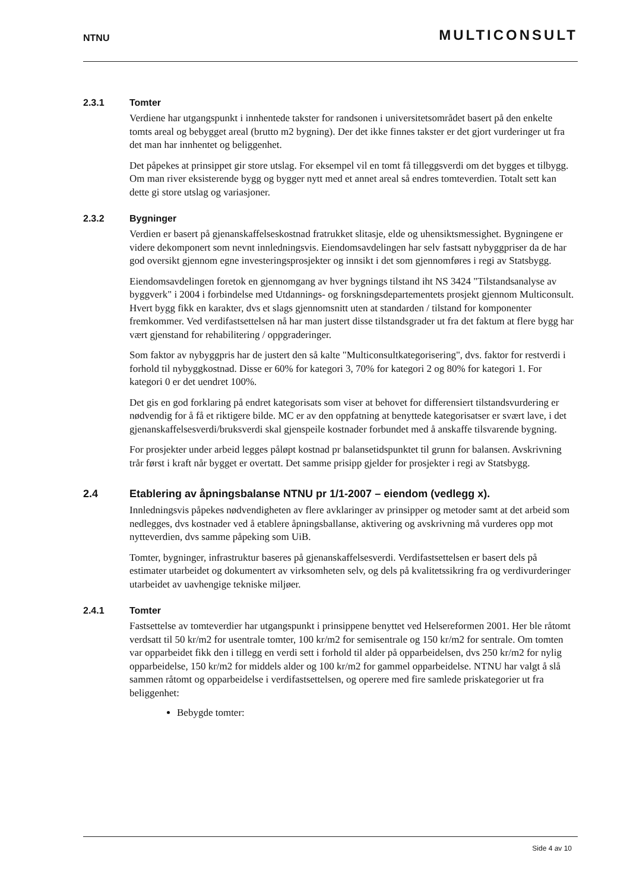NTNU MULTICONSULT
2.3.1 Tomter
Verdiene har utgangspunkt i innhentede takster for randsonen i universitetsområdet basert på den enkelte tomts areal og bebygget areal (brutto m2 bygning). Der det ikke finnes takster er det gjort vurderinger ut fra det man har innhentet og beliggenhet.
Det påpekes at prinsippet gir store utslag. For eksempel vil en tomt få tilleggsverdi om det bygges et tilbygg. Om man river eksisterende bygg og bygger nytt med et annet areal så endres tomteverdien. Totalt sett kan dette gi store utslag og variasjoner.
2.3.2 Bygninger
Verdien er basert på gjenanskaffelseskostnad fratrukket slitasje, elde og uhensiktsmessighet. Bygningene er videre dekomponert som nevnt innledningsvis. Eiendomsavdelingen har selv fastsatt nybyggpriser da de har god oversikt gjennom egne investeringsprosjekter og innsikt i det som gjennomføres i regi av Statsbygg.
Eiendomsavdelingen foretok en gjennomgang av hver bygnings tilstand iht NS 3424 "Tilstandsanalyse av byggverk" i 2004 i forbindelse med Utdannings- og forskningsdepartementets prosjekt gjennom Multiconsult. Hvert bygg fikk en karakter, dvs et slags gjennomsnitt uten at standarden / tilstand for komponenter fremkommer. Ved verdifastsettelsen nå har man justert disse tilstandsgrader ut fra det faktum at flere bygg har vært gjenstand for rehabilitering / oppgraderinger.
Som faktor av nybyggpris har de justert den så kalte "Multiconsultkategorisering", dvs. faktor for restverdi i forhold til nybyggkostnad. Disse er 60% for kategori 3, 70% for kategori 2 og 80% for kategori 1. For kategori 0 er det uendret 100%.
Det gis en god forklaring på endret kategorisats som viser at behovet for differensiert tilstandsvurdering er nødvendig for å få et riktigere bilde. MC er av den oppfatning at benyttede kategorisatser er svært lave, i det gjenanskaffelsesverdi/bruksverdi skal gjenspeile kostnader forbundet med å anskaffe tilsvarende bygning.
For prosjekter under arbeid legges påløpt kostnad pr balansetidspunktet til grunn for balansen. Avskrivning trår først i kraft når bygget er overtatt. Det samme prisipp gjelder for prosjekter i regi av Statsbygg.
2.4 Etablering av åpningsbalanse NTNU pr 1/1-2007 – eiendom (vedlegg x).
Innledningsvis påpekes nødvendigheten av flere avklaringer av prinsipper og metoder samt at det arbeid som nedlegges, dvs kostnader ved å etablere åpningsballanse, aktivering og avskrivning må vurderes opp mot nytteverdien, dvs samme påpeking som UiB.
Tomter, bygninger, infrastruktur baseres på gjenanskaffelsesverdi. Verdifastsettelsen er basert dels på estimater utarbeidet og dokumentert av virksomheten selv, og dels på kvalitetssikring fra og verdivurderinger utarbeidet av uavhengige tekniske miljøer.
2.4.1 Tomter
Fastsettelse av tomteverdier har utgangspunkt i prinsippene benyttet ved Helsereformen 2001. Her ble råtomt verdsatt til 50 kr/m2 for usentrale tomter, 100 kr/m2 for semisentrale og 150 kr/m2 for sentrale. Om tomten var opparbeidet fikk den i tillegg en verdi sett i forhold til alder på opparbeidelsen, dvs 250 kr/m2 for nylig opparbeidelse, 150 kr/m2 for middels alder og 100 kr/m2 for gammel opparbeidelse. NTNU har valgt å slå sammen råtomt og opparbeidelse i verdifastsettelsen, og operere med fire samlede priskategorier ut fra beliggenhet:
Bebygde tomter:
Side 4 av 10